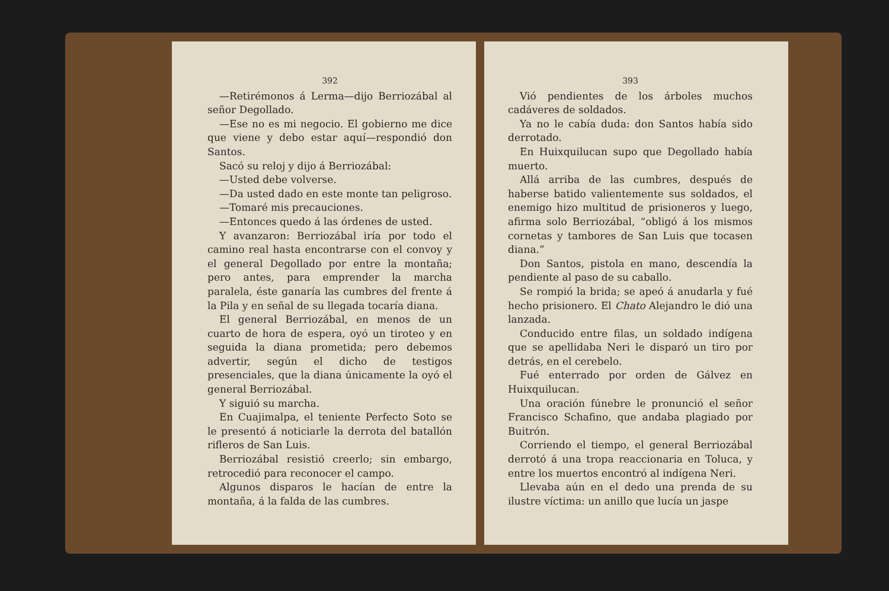392
—Retirémonos á Lerma—dijo Berriozábal al señor Degollado.
—Ese no es mi negocio. El gobierno me dice que viene y debo estar aquí—respondió don Santos.
Sacó su reloj y dijo á Berriozábal:
—Usted debe volverse.
—Da usted dado en este monte tan peligroso.
—Tomaré mis precauciones.
—Entonces quedo á las órdenes de usted.
Y avanzaron: Berriozábal iría por todo el camino real hasta encontrarse con el convoy y el general Degollado por entre la montaña; pero antes, para emprender la marcha paralela, éste ganaría las cumbres del frente á la Pila y en señal de su llegada tocaría diana.
El general Berriozábal, en menos de un cuarto de hora de espera, oyó un tiroteo y en seguida la diana prometida; pero debemos advertir, según el dicho de testigos presenciales, que la diana únicamente la oyó el general Berriozábal.
Y siguió su marcha.
En Cuajimalpa, el teniente Perfecto Soto se le presentó á noticiarle la derrota del batallón rifleros de San Luis.
Berriozábal resistió creerlo; sin embargo, retrocedió para reconocer el campo.
Algunos disparos le hacían de entre la montaña, á la falda de las cumbres.
393
Vió pendientes de los árboles muchos cadáveres de soldados.
Ya no le cabía duda: don Santos había sido derrotado.
En Huixquilucan supo que Degollado había muerto.
Allá arriba de las cumbres, después de haberse batido valientemente sus soldados, el enemigo hizo multitud de prisioneros y luego, afirma solo Berriozábal, “obligó á los mismos cornetas y tambores de San Luis que tocasen diana.”
Don Santos, pistola en mano, descendía la pendiente al paso de su caballo.
Se rompió la brida; se apeó á anudarla y fué hecho prisionero. El Chato Alejandro le dió una lanzada.
Conducido entre filas, un soldado indígena que se apellidaba Neri le disparó un tiro por detrás, en el cerebelo.
Fué enterrado por orden de Gálvez en Huixquilucan.
Una oración fúnebre le pronunció el señor Francisco Schafino, que andaba plagiado por Buitrón.
Corriendo el tiempo, el general Berriozábal derrotó á una tropa reaccionaria en Toluca, y entre los muertos encontró al indígena Neri.
Llevaba aún en el dedo una prenda de su ilustre víctima: un anillo que lucía un jaspe